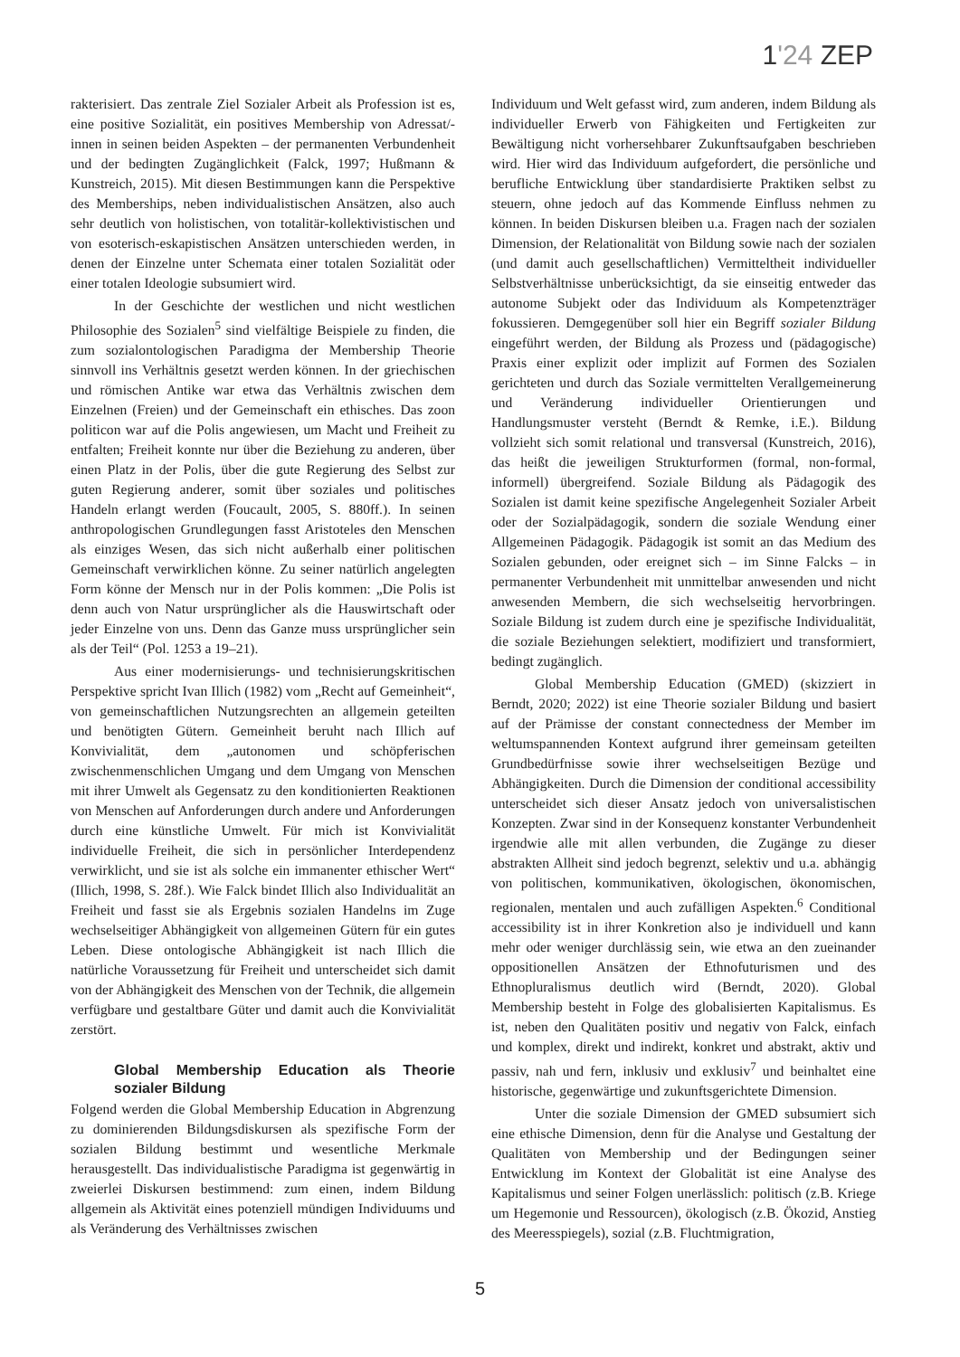1'24 ZEP
rakterisiert. Das zentrale Ziel Sozialer Arbeit als Profession ist es, eine positive Sozialität, ein positives Membership von Adressat/-innen in seinen beiden Aspekten – der permanenten Verbundenheit und der bedingten Zugänglichkeit (Falck, 1997; Hußmann & Kunstreich, 2015). Mit diesen Bestimmungen kann die Perspektive des Memberships, neben individualistischen Ansätzen, also auch sehr deutlich von holistischen, von totalitär-kollektivistischen und von esoterisch-eskapistischen Ansätzen unterschieden werden, in denen der Einzelne unter Schemata einer totalen Sozialität oder einer totalen Ideologie subsumiert wird.
In der Geschichte der westlichen und nicht westlichen Philosophie des Sozialen<sup>5</sup> sind vielfältige Beispiele zu finden, die zum sozialontologischen Paradigma der Membership Theorie sinnvoll ins Verhältnis gesetzt werden können. In der griechischen und römischen Antike war etwa das Verhältnis zwischen dem Einzelnen (Freien) und der Gemeinschaft ein ethisches. Das zoon politicon war auf die Polis angewiesen, um Macht und Freiheit zu entfalten; Freiheit konnte nur über die Beziehung zu anderen, über einen Platz in der Polis, über die gute Regierung des Selbst zur guten Regierung anderer, somit über soziales und politisches Handeln erlangt werden (Foucault, 2005, S. 880ff.). In seinen anthropologischen Grundlegungen fasst Aristoteles den Menschen als einziges Wesen, das sich nicht außerhalb einer politischen Gemeinschaft verwirklichen könne. Zu seiner natürlich angelegten Form könne der Mensch nur in der Polis kommen: „Die Polis ist denn auch von Natur ursprünglicher als die Hauswirtschaft oder jeder Einzelne von uns. Denn das Ganze muss ursprünglicher sein als der Teil“ (Pol. 1253 a 19–21).
Aus einer modernisierungs- und technisierungskritischen Perspektive spricht Ivan Illich (1982) vom „Recht auf Gemeinheit“, von gemeinschaftlichen Nutzungsrechten an allgemein geteilten und benötigten Gütern. Gemeinheit beruht nach Illich auf Konvivialität, dem „autonomen und schöpferischen zwischenmenschlichen Umgang und dem Umgang von Menschen mit ihrer Umwelt als Gegensatz zu den konditionierten Reaktionen von Menschen auf Anforderungen durch andere und Anforderungen durch eine künstliche Umwelt. Für mich ist Konvivialität individuelle Freiheit, die sich in persönlicher Interdependenz verwirklicht, und sie ist als solche ein immanenter ethischer Wert“ (Illich, 1998, S. 28f.). Wie Falck bindet Illich also Individualität an Freiheit und fasst sie als Ergebnis sozialen Handelns im Zuge wechselseitiger Abhängigkeit von allgemeinen Gütern für ein gutes Leben. Diese ontologische Abhängigkeit ist nach Illich die natürliche Voraussetzung für Freiheit und unterscheidet sich damit von der Abhängigkeit des Menschen von der Technik, die allgemein verfügbare und gestaltbare Güter und damit auch die Konvivialität zerstört.
Global Membership Education als Theorie sozialer Bildung
Folgend werden die Global Membership Education in Abgrenzung zu dominierenden Bildungsdiskursen als spezifische Form der sozialen Bildung bestimmt und wesentliche Merkmale herausgestellt. Das individualistische Paradigma ist gegenwärtig in zweierlei Diskursen bestimmend: zum einen, indem Bildung allgemein als Aktivität eines potenziell mündigen Individuums und als Veränderung des Verhältnisses zwischen
Individuum und Welt gefasst wird, zum anderen, indem Bildung als individueller Erwerb von Fähigkeiten und Fertigkeiten zur Bewältigung nicht vorhersehbarer Zukunftsaufgaben beschrieben wird. Hier wird das Individuum aufgefordert, die persönliche und berufliche Entwicklung über standardisierte Praktiken selbst zu steuern, ohne jedoch auf das Kommende Einfluss nehmen zu können. In beiden Diskursen bleiben u.a. Fragen nach der sozialen Dimension, der Relationalität von Bildung sowie nach der sozialen (und damit auch gesellschaftlichen) Vermitteltheit individueller Selbstverhältnisse unberücksichtigt, da sie einseitig entweder das autonome Subjekt oder das Individuum als Kompetenzträger fokussieren. Demgegenüber soll hier ein Begriff sozialer Bildung eingeführt werden, der Bildung als Prozess und (pädagogische) Praxis einer explizit oder implizit auf Formen des Sozialen gerichteten und durch das Soziale vermittelten Verallgemeinerung und Veränderung individueller Orientierungen und Handlungsmuster versteht (Berndt & Remke, i.E.). Bildung vollzieht sich somit relational und transversal (Kunstreich, 2016), das heißt die jeweiligen Strukturformen (formal, non-formal, informell) übergreifend. Soziale Bildung als Pädagogik des Sozialen ist damit keine spezifische Angelegenheit Sozialer Arbeit oder der Sozialpädagogik, sondern die soziale Wendung einer Allgemeinen Pädagogik. Pädagogik ist somit an das Medium des Sozialen gebunden, oder ereignet sich – im Sinne Falcks – in permanenter Verbundenheit mit unmittelbar anwesenden und nicht anwesenden Membern, die sich wechselseitig hervorbringen. Soziale Bildung ist zudem durch eine je spezifische Individualität, die soziale Beziehungen selektiert, modifiziert und transformiert, bedingt zugänglich.
Global Membership Education (GMED) (skizziert in Berndt, 2020; 2022) ist eine Theorie sozialer Bildung und basiert auf der Prämisse der constant connectedness der Member im weltumspannenden Kontext aufgrund ihrer gemeinsam geteilten Grundbedürfnisse sowie ihrer wechselseitigen Bezüge und Abhängigkeiten. Durch die Dimension der conditional accessibility unterscheidet sich dieser Ansatz jedoch von universalistischen Konzepten. Zwar sind in der Konsequenz konstanter Verbundenheit irgendwie alle mit allen verbunden, die Zugänge zu dieser abstrakten Allheit sind jedoch begrenzt, selektiv und u.a. abhängig von politischen, kommunikativen, ökologischen, ökonomischen, regionalen, mentalen und auch zufälligen Aspekten.<sup>6</sup> Conditional accessibility ist in ihrer Konkretion also je individuell und kann mehr oder weniger durchlässig sein, wie etwa an den zueinander oppositionellen Ansätzen der Ethnofuturismen und des Ethnopluralismus deutlich wird (Berndt, 2020). Global Membership besteht in Folge des globalisierten Kapitalismus. Es ist, neben den Qualitäten positiv und negativ von Falck, einfach und komplex, direkt und indirekt, konkret und abstrakt, aktiv und passiv, nah und fern, inklusiv und exklusiv<sup>7</sup> und beinhaltet eine historische, gegenwärtige und zukunftsgerichtete Dimension.
Unter die soziale Dimension der GMED subsumiert sich eine ethische Dimension, denn für die Analyse und Gestaltung der Qualitäten von Membership und der Bedingungen seiner Entwicklung im Kontext der Globalität ist eine Analyse des Kapitalismus und seiner Folgen unerlässlich: politisch (z.B. Kriege um Hegemonie und Ressourcen), ökologisch (z.B. Ökozid, Anstieg des Meeresspiegels), sozial (z.B. Fluchtmigration,
5